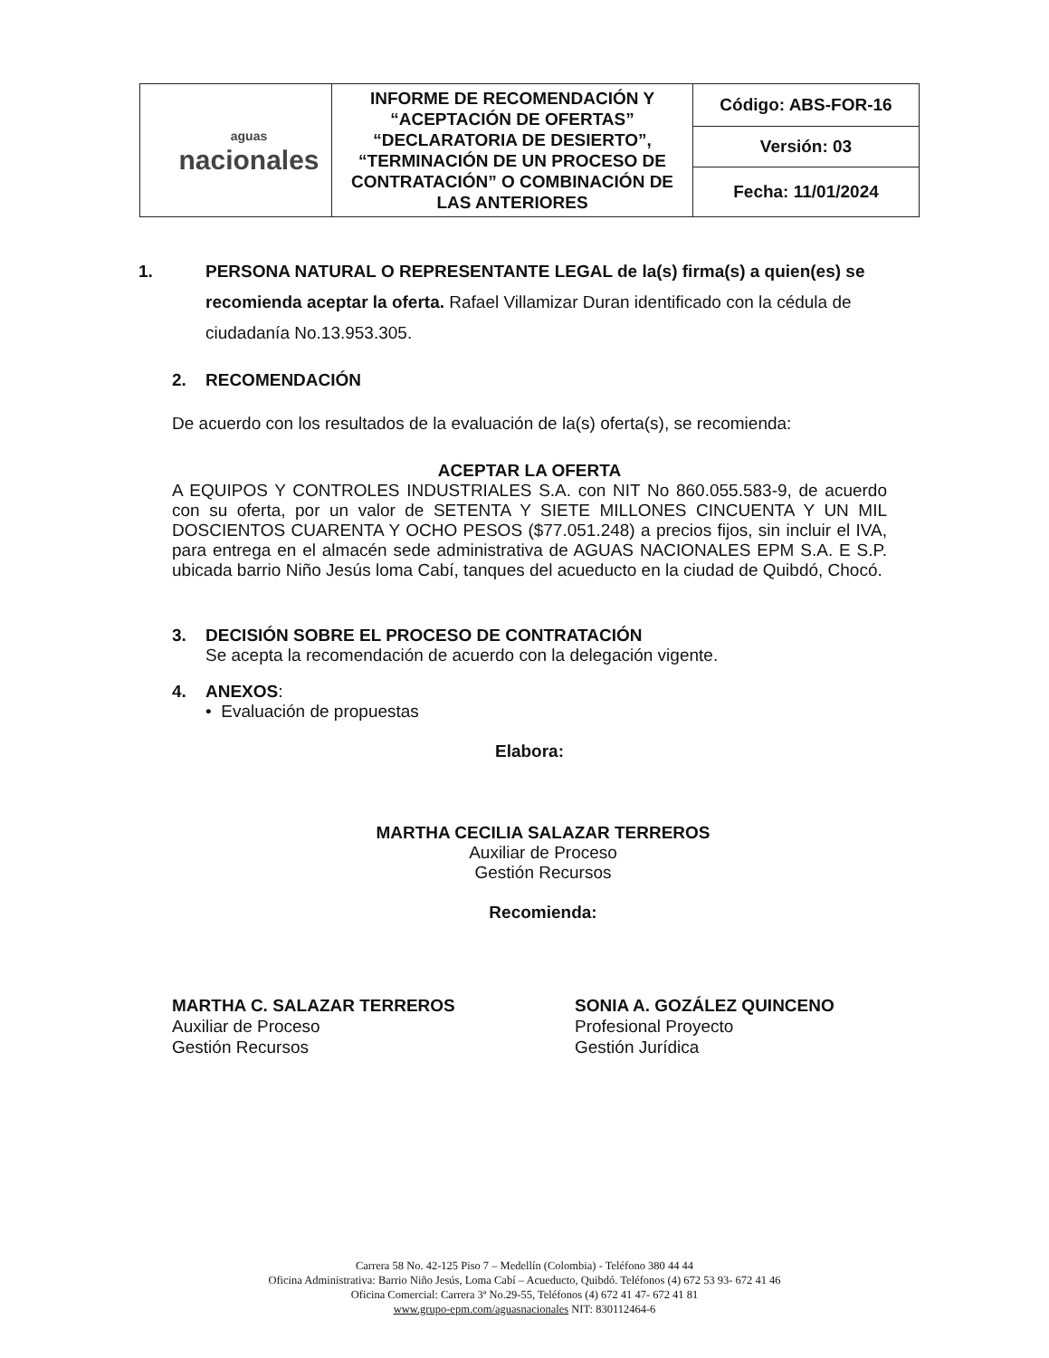| aguas nacionales | INFORME DE RECOMENDACIÓN Y “ACEPTACIÓN DE OFERTAS” “DECLARATORIA DE DESIERTO”, “TERMINACIÓN DE UN PROCESO DE CONTRATACIÓN” O COMBINACIÓN DE LAS ANTERIORES | Código: ABS-FOR-16 |
| | | Versión: 03 |
| | | Fecha: 11/01/2024 |
1. PERSONA NATURAL O REPRESENTANTE LEGAL de la(s) firma(s) a quien(es) se recomienda aceptar la oferta. Rafael Villamizar Duran identificado con la cédula de ciudadanía No.13.953.305.
2. RECOMENDACIÓN
De acuerdo con los resultados de la evaluación de la(s) oferta(s), se recomienda:
ACEPTAR LA OFERTA
A EQUIPOS Y CONTROLES INDUSTRIALES S.A. con NIT No 860.055.583-9, de acuerdo con su oferta, por un valor de SETENTA Y SIETE MILLONES CINCUENTA Y UN MIL DOSCIENTOS CUARENTA Y OCHO PESOS ($77.051.248) a precios fijos, sin incluir el IVA, para entrega en el almacén sede administrativa de AGUAS NACIONALES EPM S.A. E S.P. ubicada barrio Niño Jesús loma Cabí, tanques del acueducto en la ciudad de Quibdó, Chocó.
3. DECISIÓN SOBRE EL PROCESO DE CONTRATACIÓN
Se acepta la recomendación de acuerdo con la delegación vigente.
4. ANEXOS:
• Evaluación de propuestas
Elabora:
MARTHA CECILIA SALAZAR TERREROS
Auxiliar de Proceso
Gestión Recursos
Recomienda:
MARTHA C. SALAZAR TERREROS
Auxiliar de Proceso
Gestión Recursos
SONIA A. GOZÁLEZ QUINCENO
Profesional Proyecto
Gestión Jurídica
Carrera 58 No. 42-125 Piso 7 – Medellín (Colombia) - Teléfono 380 44 44
Oficina Administrativa: Barrio Niño Jesús, Loma Cabí – Acueducto, Quibdó. Teléfonos (4) 672 53 93- 672 41 46
Oficina Comercial: Carrera 3ª No.29-55, Teléfonos (4) 672 41 47- 672 41 81
www.grupo-epm.com/aguasnacionales NIT: 830112464-6